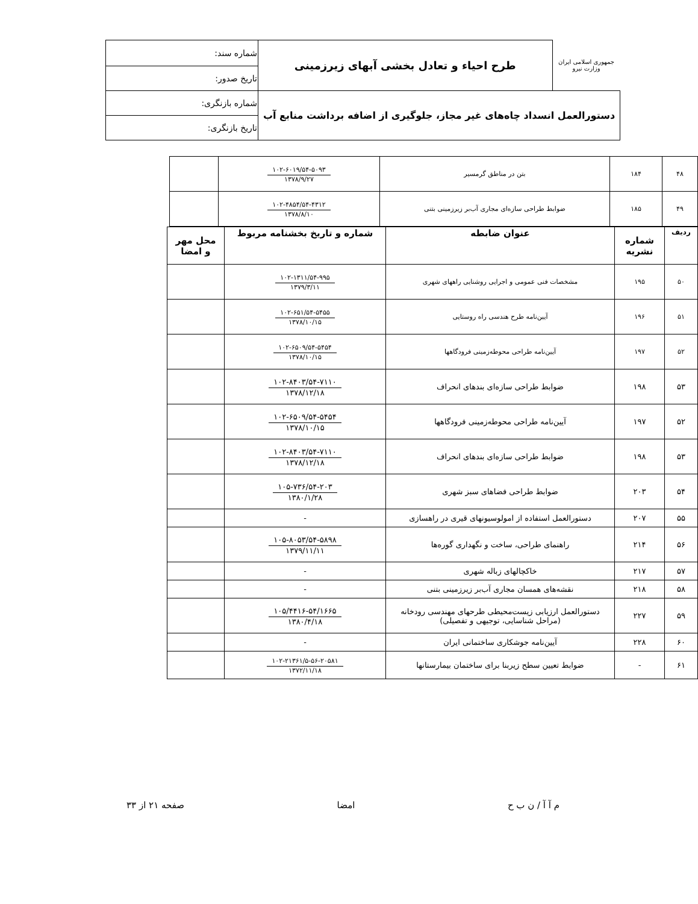| جمهوری اسلامی ایران وزارت نیرو | طرح احیاء و تعادل بخشی آبهای زیرزمینی | شماره سند: |
| | | تاریخ صدور: |
| دستورالعمل انسداد چاه‌های غیر مجاز، جلوگیری از اضافه برداشت منابع آب | | شماره بازنگری: |
| | | تاریخ بازنگری: |
| ۴۸ | ۱۸۴ | بتن در مناطق گرمسیر | ۱۰۲-۶۰۱۹/۵۴-۵۰۹۳ ۱۳۷۸/۹/۲۷ | |
| ۴۹ | ۱۸۵ | ضوابط طراحی سازه‌ای مجاری آب‌بر زیرزمینی بتنی | ۱۰۲-۴۸۵۴/۵۴-۴۳۱۲ ۱۳۷۸/۸/۱۰ | |
| ردیف | شماره نشریه | عنوان ضابطه | شماره و تاریخ بخشنامه مربوط | محل مهر و امضا |
| --- | --- | --- | --- | --- |
| ۵۰ | ۱۹۵ | مشخصات فنی عمومی و اجرایی روشنایی راههای شهری | ۱۰۲-۱۳۱۱/۵۴-۹۹۵ ۱۳۷۹/۳/۱۱ | |
| ۵۱ | ۱۹۶ | آیین‌نامه طرح هندسی راه روستایی | ۱۰۲-۶۵۱/۵۴-۵۴۵۵ ۱۳۷۸/۱۰/۱۵ | |
| ۵۲ | ۱۹۷ | آیین‌نامه طراحی محوطه‌زمینی فرودگاهها | ۱۰۲-۶۵۰۹/۵۴-۵۴۵۴ ۱۳۷۸/۱۰/۱۵ | |
| ۵۳ | ۱۹۸ | ضوابط طراحی سازه‌ای بندهای انحراف | ۱۰۲-۸۴۰۳/۵۴-۷۱۱۰ ۱۳۷۸/۱۲/۱۸ | |
| ۵۲ | ۱۹۷ | آیین‌نامه طراحی محوطه‌زمینی فرودگاهها | ۱۰۲-۶۵۰۹/۵۴-۵۴۵۴ ۱۳۷۸/۱۰/۱۵ | |
| ۵۳ | ۱۹۸ | ضوابط طراحی سازه‌ای بندهای انحراف | ۱۰۲-۸۴۰۳/۵۴-۷۱۱۰ ۱۳۷۸/۱۲/۱۸ | |
| ۵۴ | ۲۰۳ | ضوابط طراحی فضاهای سبز شهری | ۱۰۵-۷۳۶/۵۴-۲۰۳ ۱۳۸۰/۱/۲۸ | |
| ۵۵ | ۲۰۷ | دستورالعمل استفاده از امولوسیونهای قیری در راهسازی | - | |
| ۵۶ | ۲۱۴ | راهنمای طراحی، ساخت و نگهداری گوره‌ها | ۱۰۵-۸۰۵۳/۵۴-۵۸۹۸ ۱۳۷۹/۱۱/۱۱ | |
| ۵۷ | ۲۱۷ | خاکچالهای زباله شهری | - | |
| ۵۸ | ۲۱۸ | نقشه‌های همسان مجاری آب‌بر زیرزمینی بتنی | - | |
| ۵۹ | ۲۲۷ | دستورالعمل ارزیابی زیست‌محیطی طرحهای مهندسی رودخانه (مراحل شناسایی، توجیهی و تفصیلی) | ۱۰۵/۴۴۱۶-۵۴/۱۶۶۵ ۱۳۸۰/۴/۱۸ | |
| ۶۰ | ۲۲۸ | آیین‌نامه جوشکاری ساختمانی ایران | - | |
| ۶۱ | - | ضوابط تعیین سطح زیربنا برای ساختمان بیمارستانها | ۱۰۲-۲۱۳۶۱/۵-۵۶-۲۰۵۸۱ ۱۳۷۲/۱۱/۱۸ | |
م آ آ / ن ب ح امضا صفحه ۲۱ از ۳۳